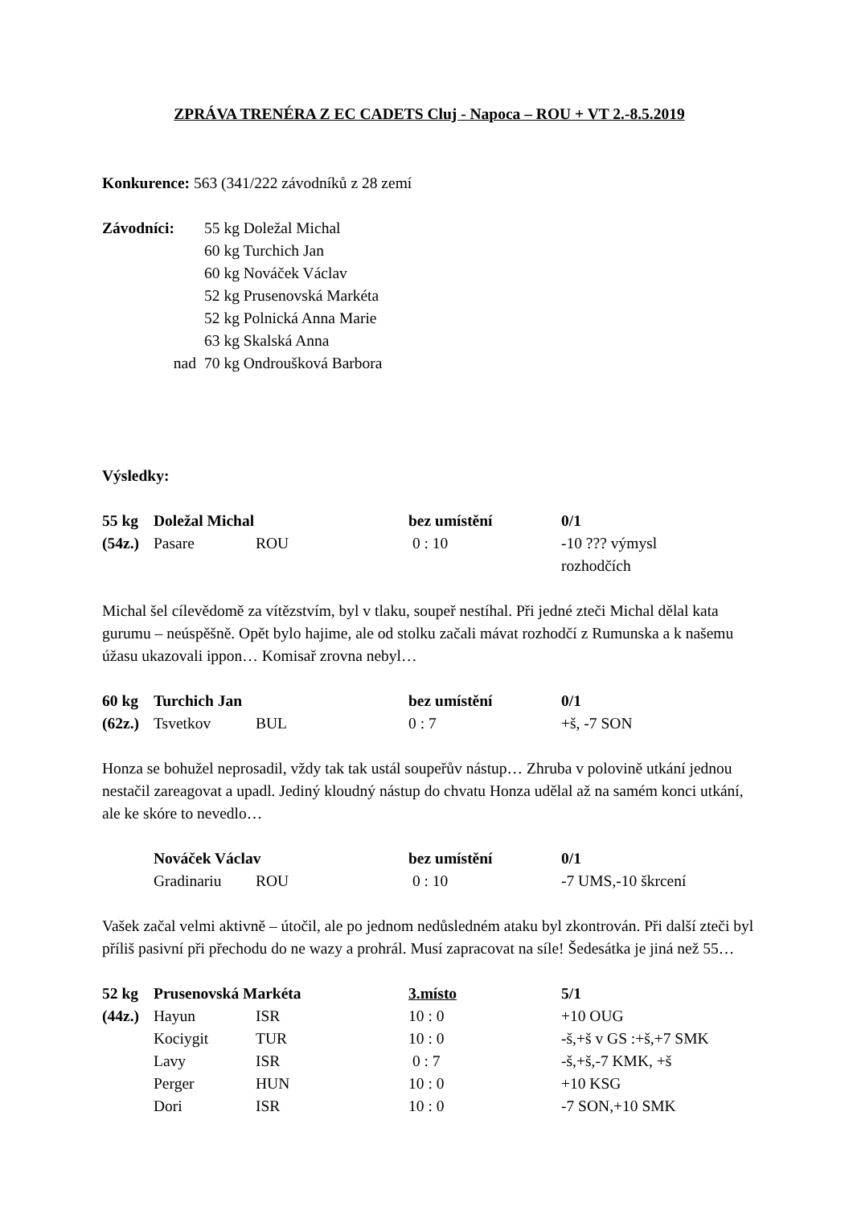ZPRÁVA TRENÉRA Z EC CADETS Cluj - Napoca – ROU + VT 2.-8.5.2019
Konkurence: 563 (341/222 závodníků z 28 zemí
| Závodníci: | 55 kg Doležal Michal |
| | 60 kg Turchich Jan |
| | 60 kg Nováček Václav |
| | 52 kg Prusenovská Markéta |
| | 52 kg Polnická Anna Marie |
| | 63 kg Skalská Anna |
| nad | 70 kg Ondroušková Barbora |
Výsledky:
| 55 kg | Doležal Michal | | bez umístění | 0/1 |
| (54z.) | Pasare | ROU | 0 : 10 | -10 ??? výmysl rozhodčích |
Michal šel cílevědomě za vítězstvím, byl v tlaku, soupeř nestíhal. Při jedné zteči Michal dělal kata gurumu – neúspěšně. Opět bylo hajime, ale od stolku začali mávat rozhodčí z Rumunska a k našemu úžasu ukazovali ippon… Komisař zrovna nebyl…
| 60 kg | Turchich Jan | | bez umístění | 0/1 |
| (62z.) | Tsvetkov | BUL | 0 : 7 | +š, -7 SON |
Honza se bohužel neprosadil, vždy tak tak ustál soupeřův nástup… Zhruba v polovině utkání jednou nestačil zareagovat a upadl. Jediný kloudný nástup do chvatu Honza udělal až na samém konci utkání, ale ke skóre to nevedlo…
| | Nováček Václav | | bez umístění | 0/1 |
| | Gradinariu | ROU | 0 : 10 | -7 UMS,-10 škrcení |
Vašek začal velmi aktivně – útočil, ale po jednom nedůsledném ataku byl zkontrován. Při další zteči byl příliš pasivní při přechodu do ne wazy a prohrál. Musí zapracovat na síle! Šedesátka je jiná než 55…
| 52 kg | Prusenovská Markéta | | 3.místo | 5/1 |
| (44z.) | Hayun | ISR | 10 : 0 | +10 OUG |
| | Kociygit | TUR | 10 : 0 | -š,+š v GS :+š,+7 SMK |
| | Lavy | ISR | 0 : 7 | -š,+š,-7 KMK, +š |
| | Perger | HUN | 10 : 0 | +10 KSG |
| | Dori | ISR | 10 : 0 | -7 SON,+10 SMK |